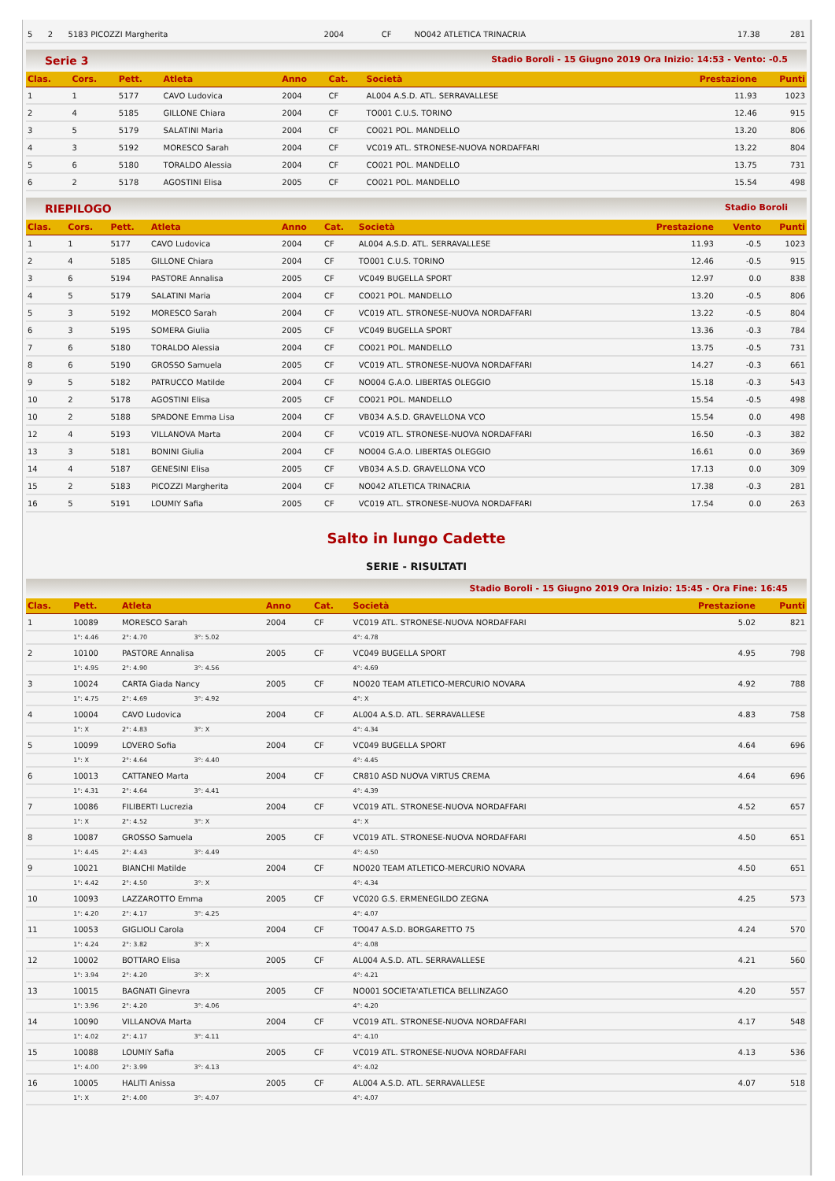| 5 | 2 | 5183 PICOZZI Margherita | 2004 | CF | NO042 ATLETICA TRINACRIA | 17.38 | 281 |
Serie 3 Stadio Boroli - 15 Giugno 2019 Ora Inizio: 14:53 - Vento: -0.5
| Clas. | Cors. | Pett. | Atleta | Anno | Cat. | Società | Prestazione | Punti |
| --- | --- | --- | --- | --- | --- | --- | --- | --- |
| 1 | 1 | 5177 | CAVO Ludovica | 2004 | CF | AL004 A.S.D. ATL. SERRAVALLESE | 11.93 | 1023 |
| 2 | 4 | 5185 | GILLONE Chiara | 2004 | CF | TO001 C.U.S. TORINO | 12.46 | 915 |
| 3 | 5 | 5179 | SALATINI Maria | 2004 | CF | CO021 POL. MANDELLO | 13.20 | 806 |
| 4 | 3 | 5192 | MORESCO Sarah | 2004 | CF | VC019 ATL. STRONESE-NUOVA NORDAFFARI | 13.22 | 804 |
| 5 | 6 | 5180 | TORALDO Alessia | 2004 | CF | CO021 POL. MANDELLO | 13.75 | 731 |
| 6 | 2 | 5178 | AGOSTINI Elisa | 2005 | CF | CO021 POL. MANDELLO | 15.54 | 498 |
RIEPILOGO Stadio Boroli
| Clas. | Cors. | Pett. | Atleta | Anno | Cat. | Società | Prestazione | Vento | Punti |
| --- | --- | --- | --- | --- | --- | --- | --- | --- | --- |
| 1 | 1 | 5177 | CAVO Ludovica | 2004 | CF | AL004 A.S.D. ATL. SERRAVALLESE | 11.93 | -0.5 | 1023 |
| 2 | 4 | 5185 | GILLONE Chiara | 2004 | CF | TO001 C.U.S. TORINO | 12.46 | -0.5 | 915 |
| 3 | 6 | 5194 | PASTORE Annalisa | 2005 | CF | VC049 BUGELLA SPORT | 12.97 | 0.0 | 838 |
| 4 | 5 | 5179 | SALATINI Maria | 2004 | CF | CO021 POL. MANDELLO | 13.20 | -0.5 | 806 |
| 5 | 3 | 5192 | MORESCO Sarah | 2004 | CF | VC019 ATL. STRONESE-NUOVA NORDAFFARI | 13.22 | -0.5 | 804 |
| 6 | 3 | 5195 | SOMERA Giulia | 2005 | CF | VC049 BUGELLA SPORT | 13.36 | -0.3 | 784 |
| 7 | 6 | 5180 | TORALDO Alessia | 2004 | CF | CO021 POL. MANDELLO | 13.75 | -0.5 | 731 |
| 8 | 6 | 5190 | GROSSO Samuela | 2005 | CF | VC019 ATL. STRONESE-NUOVA NORDAFFARI | 14.27 | -0.3 | 661 |
| 9 | 5 | 5182 | PATRUCCO Matilde | 2004 | CF | NO004 G.A.O. LIBERTAS OLEGGIO | 15.18 | -0.3 | 543 |
| 10 | 2 | 5178 | AGOSTINI Elisa | 2005 | CF | CO021 POL. MANDELLO | 15.54 | -0.5 | 498 |
| 10 | 2 | 5188 | SPADONE Emma Lisa | 2004 | CF | VB034 A.S.D. GRAVELLONA VCO | 15.54 | 0.0 | 498 |
| 12 | 4 | 5193 | VILLANOVA Marta | 2004 | CF | VC019 ATL. STRONESE-NUOVA NORDAFFARI | 16.50 | -0.3 | 382 |
| 13 | 3 | 5181 | BONINI Giulia | 2004 | CF | NO004 G.A.O. LIBERTAS OLEGGIO | 16.61 | 0.0 | 369 |
| 14 | 4 | 5187 | GENESINI Elisa | 2005 | CF | VB034 A.S.D. GRAVELLONA VCO | 17.13 | 0.0 | 309 |
| 15 | 2 | 5183 | PICOZZI Margherita | 2004 | CF | NO042 ATLETICA TRINACRIA | 17.38 | -0.3 | 281 |
| 16 | 5 | 5191 | LOUMIY Safia | 2005 | CF | VC019 ATL. STRONESE-NUOVA NORDAFFARI | 17.54 | 0.0 | 263 |
Salto in lungo Cadette
SERIE - RISULTATI
Stadio Boroli - 15 Giugno 2019 Ora Inizio: 15:45 - Ora Fine: 16:45
| Clas. | Pett. | Atleta | | Anno | Cat. | Società | Prestazione | Punti |
| --- | --- | --- | --- | --- | --- | --- | --- | --- |
| 1 | 10089 | MORESCO Sarah | | 2004 | CF | VC019 ATL. STRONESE-NUOVA NORDAFFARI | 5.02 | 821 |
| | 1°: 4.46 | 2°: 4.70 | 3°: 5.02 | | | 4°: 4.78 | | |
| 2 | 10100 | PASTORE Annalisa | | 2005 | CF | VC049 BUGELLA SPORT | 4.95 | 798 |
| | 1°: 4.95 | 2°: 4.90 | 3°: 4.56 | | | 4°: 4.69 | | |
| 3 | 10024 | CARTA Giada Nancy | | 2005 | CF | NO020 TEAM ATLETICO-MERCURIO NOVARA | 4.92 | 788 |
| | 1°: 4.75 | 2°: 4.69 | 3°: 4.92 | | | 4°: X | | |
| 4 | 10004 | CAVO Ludovica | | 2004 | CF | AL004 A.S.D. ATL. SERRAVALLESE | 4.83 | 758 |
| | 1°: X | 2°: 4.83 | 3°: X | | | 4°: 4.34 | | |
| 5 | 10099 | LOVERO Sofia | | 2004 | CF | VC049 BUGELLA SPORT | 4.64 | 696 |
| | 1°: X | 2°: 4.64 | 3°: 4.40 | | | 4°: 4.45 | | |
| 6 | 10013 | CATTANEO Marta | | 2004 | CF | CR810 ASD NUOVA VIRTUS CREMA | 4.64 | 696 |
| | 1°: 4.31 | 2°: 4.64 | 3°: 4.41 | | | 4°: 4.39 | | |
| 7 | 10086 | FILIBERTI Lucrezia | | 2004 | CF | VC019 ATL. STRONESE-NUOVA NORDAFFARI | 4.52 | 657 |
| | 1°: X | 2°: 4.52 | 3°: X | | | 4°: X | | |
| 8 | 10087 | GROSSO Samuela | | 2005 | CF | VC019 ATL. STRONESE-NUOVA NORDAFFARI | 4.50 | 651 |
| | 1°: 4.45 | 2°: 4.43 | 3°: 4.49 | | | 4°: 4.50 | | |
| 9 | 10021 | BIANCHI Matilde | | 2004 | CF | NO020 TEAM ATLETICO-MERCURIO NOVARA | 4.50 | 651 |
| | 1°: 4.42 | 2°: 4.50 | 3°: X | | | 4°: 4.34 | | |
| 10 | 10093 | LAZZAROTTO Emma | | 2005 | CF | VC020 G.S. ERMENEGILDO ZEGNA | 4.25 | 573 |
| | 1°: 4.20 | 2°: 4.17 | 3°: 4.25 | | | 4°: 4.07 | | |
| 11 | 10053 | GIGLIOLI Carola | | 2004 | CF | TO047 A.S.D. BORGARETTO 75 | 4.24 | 570 |
| | 1°: 4.24 | 2°: 3.82 | 3°: X | | | 4°: 4.08 | | |
| 12 | 10002 | BOTTARO Elisa | | 2005 | CF | AL004 A.S.D. ATL. SERRAVALLESE | 4.21 | 560 |
| | 1°: 3.94 | 2°: 4.20 | 3°: X | | | 4°: 4.21 | | |
| 13 | 10015 | BAGNATI Ginevra | | 2005 | CF | NO001 SOCIETA'ATLETICA BELLINZAGO | 4.20 | 557 |
| | 1°: 3.96 | 2°: 4.20 | 3°: 4.06 | | | 4°: 4.20 | | |
| 14 | 10090 | VILLANOVA Marta | | 2004 | CF | VC019 ATL. STRONESE-NUOVA NORDAFFARI | 4.17 | 548 |
| | 1°: 4.02 | 2°: 4.17 | 3°: 4.11 | | | 4°: 4.10 | | |
| 15 | 10088 | LOUMIY Safia | | 2005 | CF | VC019 ATL. STRONESE-NUOVA NORDAFFARI | 4.13 | 536 |
| | 1°: 4.00 | 2°: 3.99 | 3°: 4.13 | | | 4°: 4.02 | | |
| 16 | 10005 | HALITI Anissa | | 2005 | CF | AL004 A.S.D. ATL. SERRAVALLESE | 4.07 | 518 |
| | 1°: X | 2°: 4.00 | 3°: 4.07 | | | 4°: 4.07 | | |